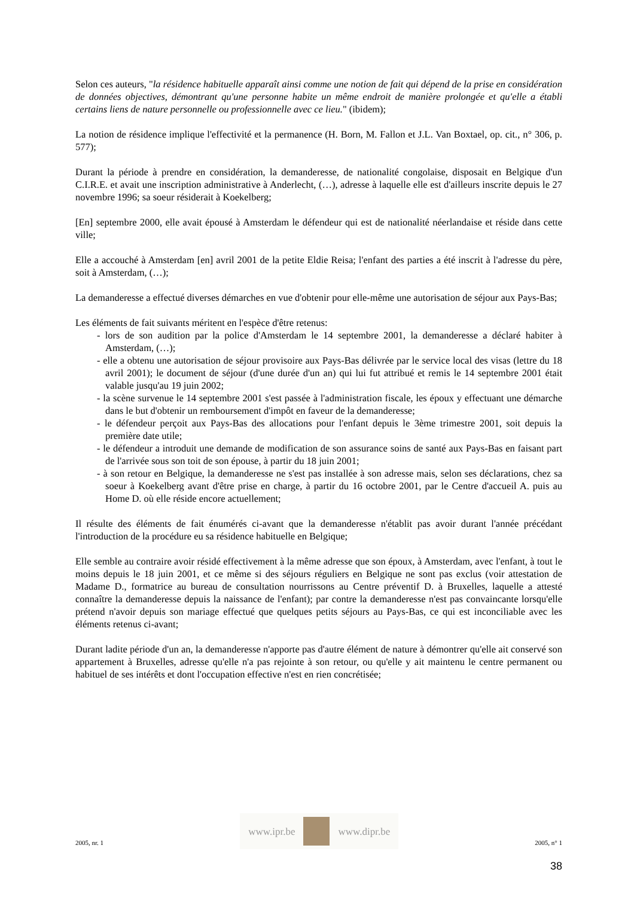Selon ces auteurs, "la résidence habituelle apparaît ainsi comme une notion de fait qui dépend de la prise en considération de données objectives, démontrant qu'une personne habite un même endroit de manière prolongée et qu'elle a établi certains liens de nature personnelle ou professionnelle avec ce lieu." (ibidem);
La notion de résidence implique l'effectivité et la permanence (H. Born, M. Fallon et J.L. Van Boxtael, op. cit., n° 306, p. 577);
Durant la période à prendre en considération, la demanderesse, de nationalité congolaise, disposait en Belgique d'un C.I.R.E. et avait une inscription administrative à Anderlecht, (…), adresse à laquelle elle est d'ailleurs inscrite depuis le 27 novembre 1996; sa soeur résiderait à Koekelberg;
[En] septembre 2000, elle avait épousé à Amsterdam le défendeur qui est de nationalité néerlandaise et réside dans cette ville;
Elle a accouché à Amsterdam [en] avril 2001 de la petite Eldie Reisa; l'enfant des parties a été inscrit à l'adresse du père, soit à Amsterdam, (…);
La demanderesse a effectué diverses démarches en vue d'obtenir pour elle-même une autorisation de séjour aux Pays-Bas;
Les éléments de fait suivants méritent en l'espèce d'être retenus:
- lors de son audition par la police d'Amsterdam le 14 septembre 2001, la demanderesse a déclaré habiter à Amsterdam, (…);
- elle a obtenu une autorisation de séjour provisoire aux Pays-Bas délivrée par le service local des visas (lettre du 18 avril 2001); le document de séjour (d'une durée d'un an) qui lui fut attribué et remis le 14 septembre 2001 était valable jusqu'au 19 juin 2002;
- la scène survenue le 14 septembre 2001 s'est passée à l'administration fiscale, les époux y effectuant une démarche dans le but d'obtenir un remboursement d'impôt en faveur de la demanderesse;
- le défendeur perçoit aux Pays-Bas des allocations pour l'enfant depuis le 3ème trimestre 2001, soit depuis la première date utile;
- le défendeur a introduit une demande de modification de son assurance soins de santé aux Pays-Bas en faisant part de l'arrivée sous son toit de son épouse, à partir du 18 juin 2001;
- à son retour en Belgique, la demanderesse ne s'est pas installée à son adresse mais, selon ses déclarations, chez sa soeur à Koekelberg avant d'être prise en charge, à partir du 16 octobre 2001, par le Centre d'accueil A. puis au Home D. où elle réside encore actuellement;
Il résulte des éléments de fait énumérés ci-avant que la demanderesse n'établit pas avoir durant l'année précédant l'introduction de la procédure eu sa résidence habituelle en Belgique;
Elle semble au contraire avoir résidé effectivement à la même adresse que son époux, à Amsterdam, avec l'enfant, à tout le moins depuis le 18 juin 2001, et ce même si des séjours réguliers en Belgique ne sont pas exclus (voir attestation de Madame D., formatrice au bureau de consultation nourrissons au Centre préventif D. à Bruxelles, laquelle a attesté connaître la demanderesse depuis la naissance de l'enfant); par contre la demanderesse n'est pas convaincante lorsqu'elle prétend n'avoir depuis son mariage effectué que quelques petits séjours au Pays-Bas, ce qui est inconciliable avec les éléments retenus ci-avant;
Durant ladite période d'un an, la demanderesse n'apporte pas d'autre élément de nature à démontrer qu'elle ait conservé son appartement à Bruxelles, adresse qu'elle n'a pas rejointe à son retour, ou qu'elle y ait maintenu le centre permanent ou habituel de ses intérêts et dont l'occupation effective n'est en rien concrétisée;
2005, nr. 1
www.ipr.be www.dipr.be
2005, n° 1
38